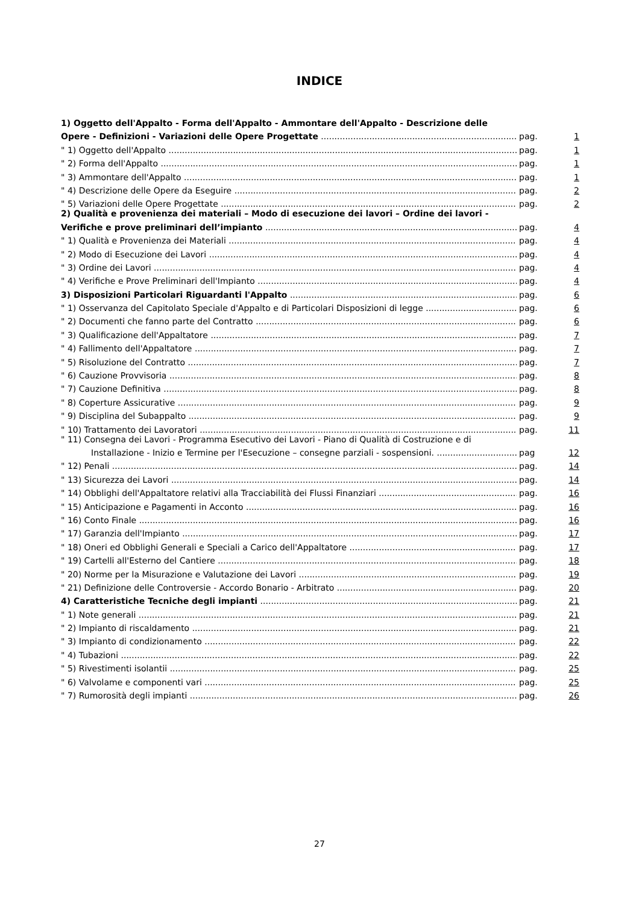INDICE
1) Oggetto dell'Appalto - Forma dell'Appalto - Ammontare dell'Appalto - Descrizione delle
Opere - Definizioni - Variazioni delle Opere Progettate pag. 1
" 1) Oggetto dell'Appalto pag. 1
" 2) Forma dell'Appalto pag. 1
" 3) Ammontare dell'Appalto pag. 1
" 4) Descrizione delle Opere da Eseguire pag. 2
" 5) Variazioni delle Opere Progettate pag. 2
2) Qualità e provenienza dei materiali – Modo di esecuzione dei lavori – Ordine dei lavori -
Verifiche e prove preliminari dell’impianto pag. 4
" 1) Qualità e Provenienza dei Materiali pag. 4
" 2) Modo di Esecuzione dei Lavori pag. 4
" 3) Ordine dei Lavori pag. 4
" 4) Verifiche e Prove Preliminari dell'Impianto pag. 4
3) Disposizioni Particolari Riguardanti l'Appalto pag. 6
" 1) Osservanza del Capitolato Speciale d'Appalto e di Particolari Disposizioni di legge pag. 6
" 2) Documenti che fanno parte del Contratto pag. 6
" 3) Qualificazione dell'Appaltatore pag. 7
" 4) Fallimento dell'Appaltatore pag. 7
" 5) Risoluzione del Contratto pag. 7
" 6) Cauzione Provvisoria pag. 8
" 7) Cauzione Definitiva pag. 8
" 8) Coperture Assicurative pag. 9
" 9) Disciplina del Subappalto pag. 9
" 10) Trattamento dei Lavoratori pag. 11
" 11) Consegna dei Lavori - Programma Esecutivo dei Lavori - Piano di Qualità di Costruzione e di
Installazione - Inizio e Termine per l'Esecuzione – consegne parziali - sospensioni. pag 12
" 12) Penali pag. 14
" 13) Sicurezza dei Lavori pag. 14
" 14) Obblighi dell'Appaltatore relativi alla Tracciabilità dei Flussi Finanziari pag. 16
" 15) Anticipazione e Pagamenti in Acconto pag. 16
" 16) Conto Finale pag. 16
" 17) Garanzia dell'Impianto pag. 17
" 18) Oneri ed Obblighi Generali e Speciali a Carico dell'Appaltatore pag. 17
" 19) Cartelli all'Esterno del Cantiere pag. 18
" 20) Norme per la Misurazione e Valutazione dei Lavori pag. 19
" 21) Definizione delle Controversie - Accordo Bonario - Arbitrato pag. 20
4) Caratteristiche Tecniche degli impianti pag. 21
" 1) Note generali pag. 21
" 2) Impianto di riscaldamento pag. 21
" 3) Impianto di condizionamento pag. 22
" 4) Tubazioni pag. 22
" 5) Rivestimenti isolantii pag. 25
" 6) Valvolame e componenti vari pag. 25
" 7) Rumorosità degli impianti pag. 26
27